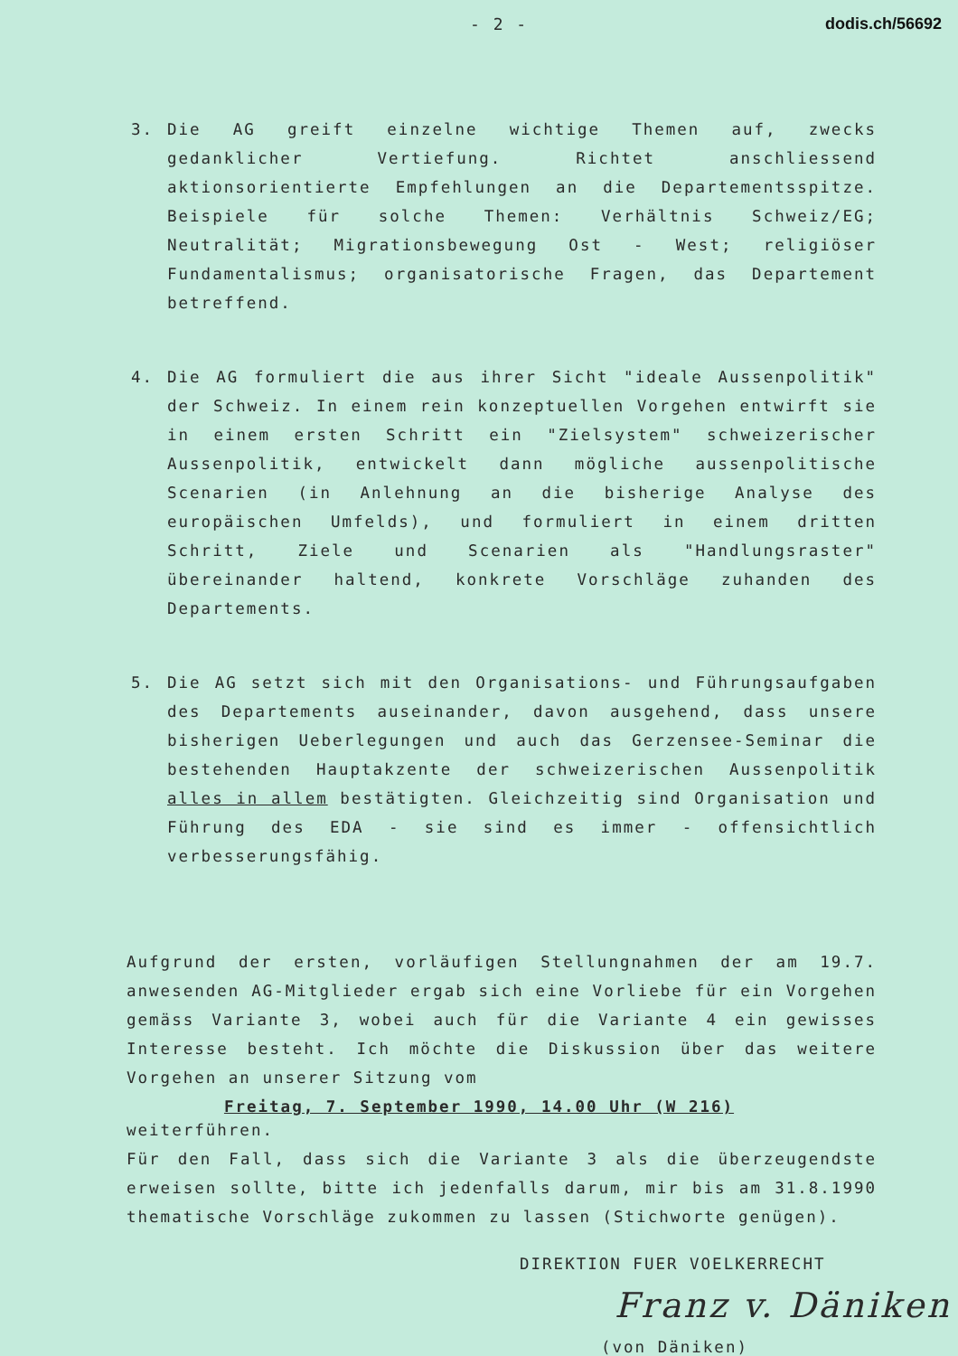- 2 - dodis.ch/56692
3. Die AG greift einzelne wichtige Themen auf, zwecks gedanklicher Vertiefung. Richtet anschliessend aktionsorientierte Empfehlungen an die Departementsspitze. Beispiele für solche Themen: Verhältnis Schweiz/EG; Neutralität; Migrationsbewegung Ost - West; religiöser Fundamentalismus; organisatorische Fragen, das Departement betreffend.
4. Die AG formuliert die aus ihrer Sicht "ideale Aussenpolitik" der Schweiz. In einem rein konzeptuellen Vorgehen entwirft sie in einem ersten Schritt ein "Zielsystem" schweizerischer Aussenpolitik, entwickelt dann mögliche aussenpolitische Scenarien (in Anlehnung an die bisherige Analyse des europäischen Umfelds), und formuliert in einem dritten Schritt, Ziele und Scenarien als "Handlungsraster" übereinander haltend, konkrete Vorschläge zuhanden des Departements.
5. Die AG setzt sich mit den Organisations- und Führungsaufgaben des Departements auseinander, davon ausgehend, dass unsere bisherigen Ueberlegungen und auch das Gerzensee-Seminar die bestehenden Hauptakzente der schweizerischen Aussenpolitik alles in allem bestätigten. Gleichzeitig sind Organisation und Führung des EDA - sie sind es immer - offensichtlich verbesserungsfähig.
Aufgrund der ersten, vorläufigen Stellungnahmen der am 19.7. anwesenden AG-Mitglieder ergab sich eine Vorliebe für ein Vorgehen gemäss Variante 3, wobei auch für die Variante 4 ein gewisses Interesse besteht. Ich möchte die Diskussion über das weitere Vorgehen an unserer Sitzung vom
Freitag, 7. September 1990, 14.00 Uhr (W 216)
weiterführen.
Für den Fall, dass sich die Variante 3 als die überzeugendste erweisen sollte, bitte ich jedenfalls darum, mir bis am 31.8.1990 thematische Vorschläge zukommen zu lassen (Stichworte genügen).
DIREKTION FUER VOELKERRECHT
Franz v. Däniken
(von Däniken)